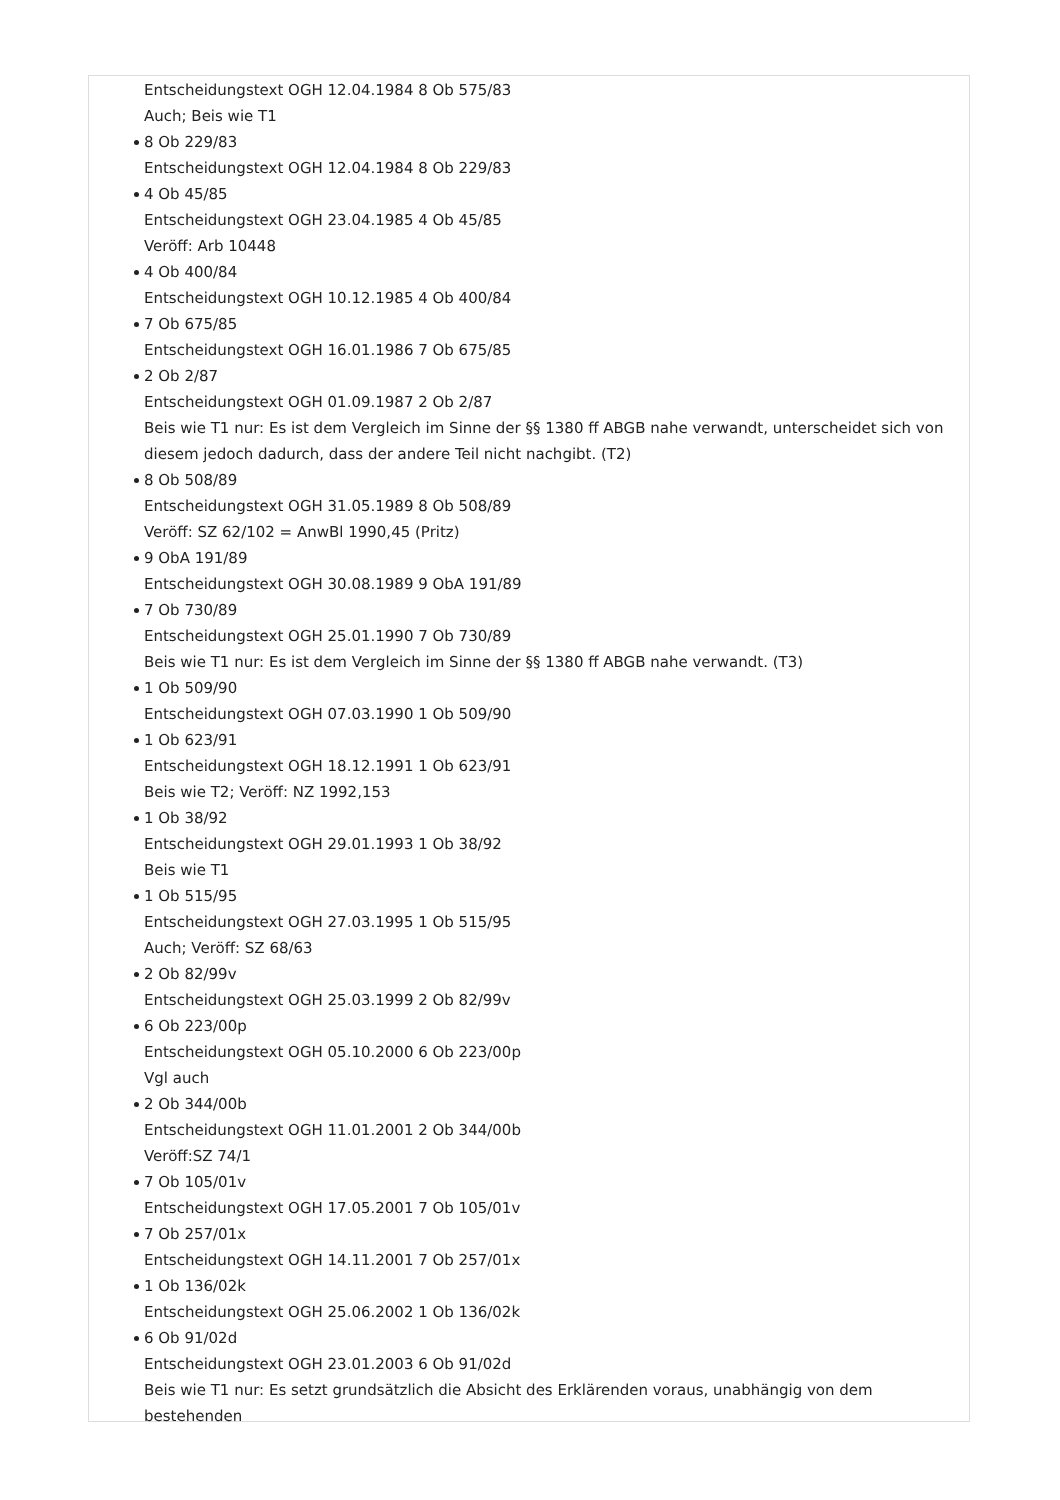Entscheidungstext OGH 12.04.1984 8 Ob 575/83
Auch; Beis wie T1
8 Ob 229/83
Entscheidungstext OGH 12.04.1984 8 Ob 229/83
4 Ob 45/85
Entscheidungstext OGH 23.04.1985 4 Ob 45/85
Veröff: Arb 10448
4 Ob 400/84
Entscheidungstext OGH 10.12.1985 4 Ob 400/84
7 Ob 675/85
Entscheidungstext OGH 16.01.1986 7 Ob 675/85
2 Ob 2/87
Entscheidungstext OGH 01.09.1987 2 Ob 2/87
Beis wie T1 nur: Es ist dem Vergleich im Sinne der §§ 1380 ff ABGB nahe verwandt, unterscheidet sich von diesem jedoch dadurch, dass der andere Teil nicht nachgibt. (T2)
8 Ob 508/89
Entscheidungstext OGH 31.05.1989 8 Ob 508/89
Veröff: SZ 62/102 = AnwBl 1990,45 (Pritz)
9 ObA 191/89
Entscheidungstext OGH 30.08.1989 9 ObA 191/89
7 Ob 730/89
Entscheidungstext OGH 25.01.1990 7 Ob 730/89
Beis wie T1 nur: Es ist dem Vergleich im Sinne der §§ 1380 ff ABGB nahe verwandt. (T3)
1 Ob 509/90
Entscheidungstext OGH 07.03.1990 1 Ob 509/90
1 Ob 623/91
Entscheidungstext OGH 18.12.1991 1 Ob 623/91
Beis wie T2; Veröff: NZ 1992,153
1 Ob 38/92
Entscheidungstext OGH 29.01.1993 1 Ob 38/92
Beis wie T1
1 Ob 515/95
Entscheidungstext OGH 27.03.1995 1 Ob 515/95
Auch; Veröff: SZ 68/63
2 Ob 82/99v
Entscheidungstext OGH 25.03.1999 2 Ob 82/99v
6 Ob 223/00p
Entscheidungstext OGH 05.10.2000 6 Ob 223/00p
Vgl auch
2 Ob 344/00b
Entscheidungstext OGH 11.01.2001 2 Ob 344/00b
Veröff:SZ 74/1
7 Ob 105/01v
Entscheidungstext OGH 17.05.2001 7 Ob 105/01v
7 Ob 257/01x
Entscheidungstext OGH 14.11.2001 7 Ob 257/01x
1 Ob 136/02k
Entscheidungstext OGH 25.06.2002 1 Ob 136/02k
6 Ob 91/02d
Entscheidungstext OGH 23.01.2003 6 Ob 91/02d
Beis wie T1 nur: Es setzt grundsätzlich die Absicht des Erklärenden voraus, unabhängig von dem bestehenden